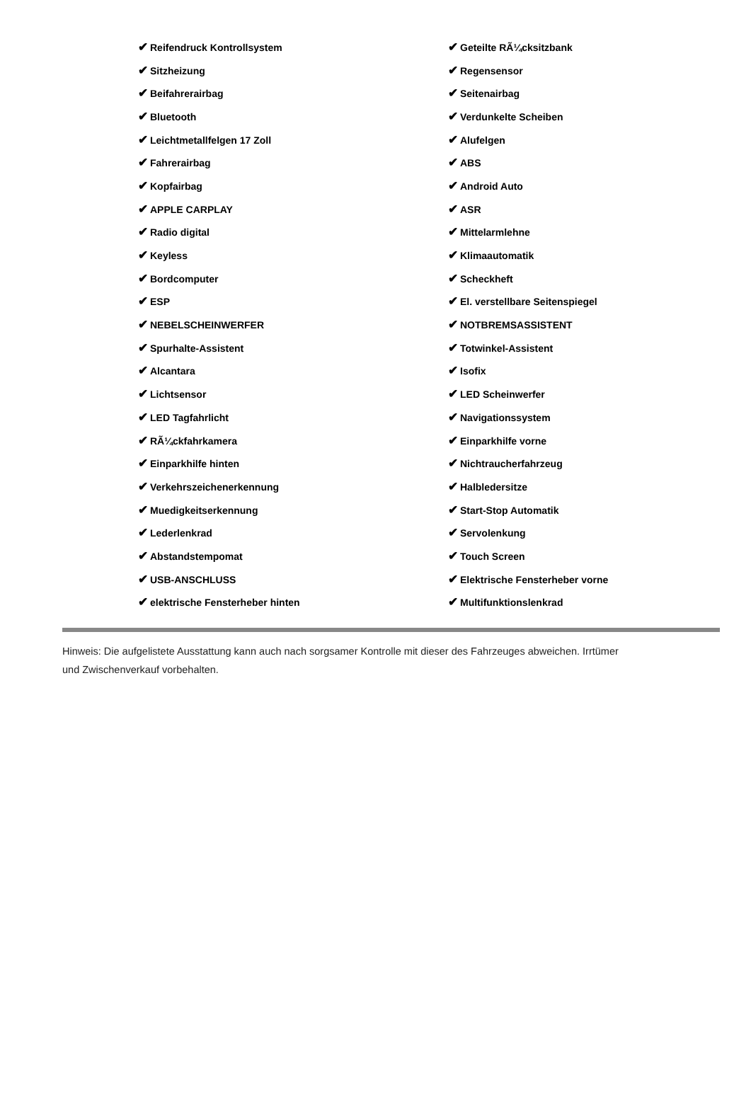| ✔ Reifendruck Kontrollsystem | ✔ Geteilte RÃ¼cksitzbank |
| ✔ Sitzheizung | ✔ Regensensor |
| ✔ Beifahrerairbag | ✔ Seitenairbag |
| ✔ Bluetooth | ✔ Verdunkelte Scheiben |
| ✔ Leichtmetallfelgen 17 Zoll | ✔ Alufelgen |
| ✔ Fahrerairbag | ✔ ABS |
| ✔ Kopfairbag | ✔ Android Auto |
| ✔ APPLE CARPLAY | ✔ ASR |
| ✔ Radio digital | ✔ Mittelarmlehne |
| ✔ Keyless | ✔ Klimaautomatik |
| ✔ Bordcomputer | ✔ Scheckheft |
| ✔ ESP | ✔ El. verstellbare Seitenspiegel |
| ✔ NEBELSCHEINWERFER | ✔ NOTBREMSASSISTENT |
| ✔ Spurhalte-Assistent | ✔ Totwinkel-Assistent |
| ✔ Alcantara | ✔ Isofix |
| ✔ Lichtsensor | ✔ LED Scheinwerfer |
| ✔ LED Tagfahrlicht | ✔ Navigationssystem |
| ✔ RÃ¼ckfahrkamera | ✔ Einparkhilfe vorne |
| ✔ Einparkhilfe hinten | ✔ Nichtraucherfahrzeug |
| ✔ Verkehrszeichenerkennung | ✔ Halbledersitze |
| ✔ Muedigkeitserkennung | ✔ Start-Stop Automatik |
| ✔ Lederlenkrad | ✔ Servolenkung |
| ✔ Abstandstempomat | ✔ Touch Screen |
| ✔ USB-ANSCHLUSS | ✔ Elektrische Fensterheber vorne |
| ✔ elektrische Fensterheber hinten | ✔ Multifunktionslenkrad |
Hinweis: Die aufgelistete Ausstattung kann auch nach sorgsamer Kontrolle mit dieser des Fahrzeuges abweichen. Irrtümer und Zwischenverkauf vorbehalten.